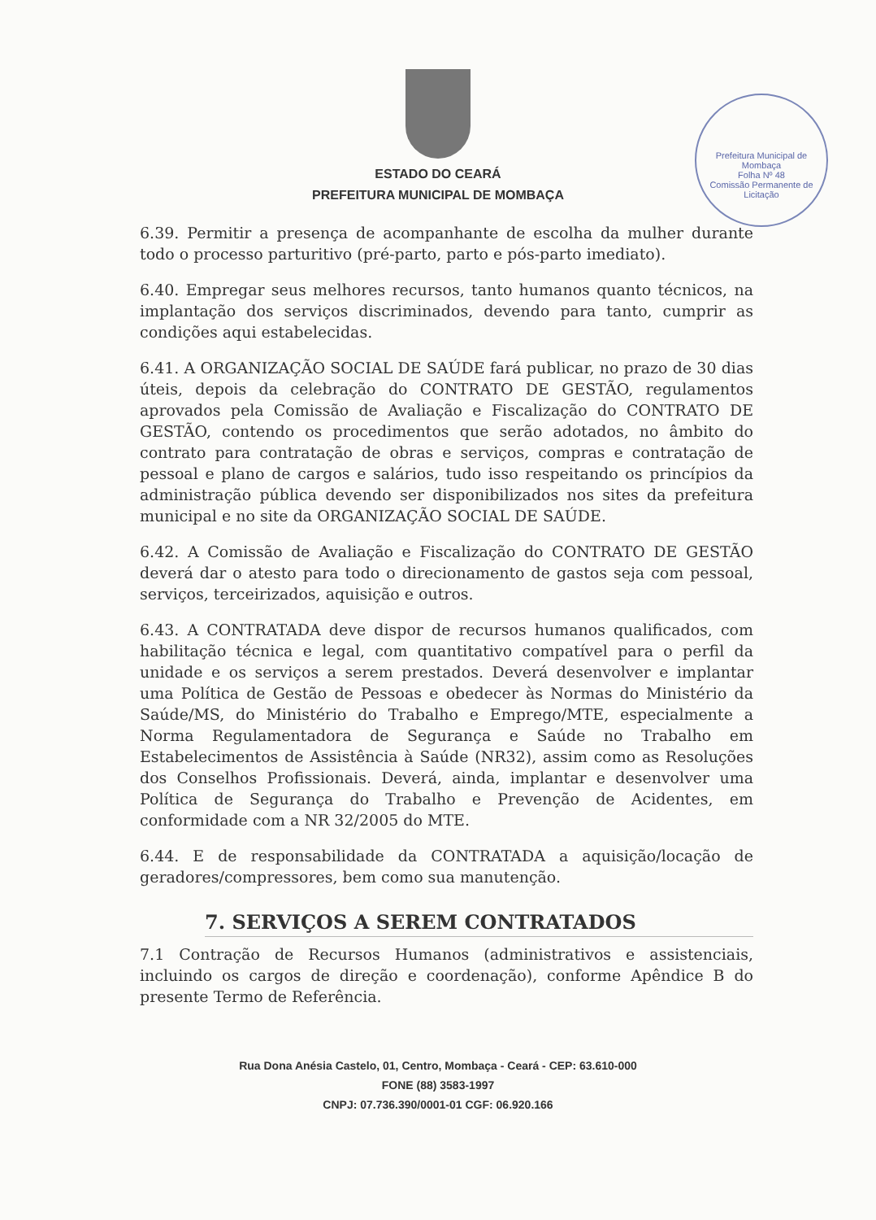Prefeitura Municipal de Mombaça
Folha Nº 48
Comissão Permanente de Licitação
ESTADO DO CEARÁ
PREFEITURA MUNICIPAL DE MOMBAÇA
6.39. Permitir a presença de acompanhante de escolha da mulher durante todo o processo parturitivo (pré-parto, parto e pós-parto imediato).
6.40. Empregar seus melhores recursos, tanto humanos quanto técnicos, na implantação dos serviços discriminados, devendo para tanto, cumprir as condições aqui estabelecidas.
6.41. A ORGANIZAÇÃO SOCIAL DE SAÚDE fará publicar, no prazo de 30 dias úteis, depois da celebração do CONTRATO DE GESTÃO, regulamentos aprovados pela Comissão de Avaliação e Fiscalização do CONTRATO DE GESTÃO, contendo os procedimentos que serão adotados, no âmbito do contrato para contratação de obras e serviços, compras e contratação de pessoal e plano de cargos e salários, tudo isso respeitando os princípios da administração pública devendo ser disponibilizados nos sites da prefeitura municipal e no site da ORGANIZAÇÃO SOCIAL DE SAÚDE.
6.42. A Comissão de Avaliação e Fiscalização do CONTRATO DE GESTÃO deverá dar o atesto para todo o direcionamento de gastos seja com pessoal, serviços, terceirizados, aquisição e outros.
6.43. A CONTRATADA deve dispor de recursos humanos qualificados, com habilitação técnica e legal, com quantitativo compatível para o perfil da unidade e os serviços a serem prestados. Deverá desenvolver e implantar uma Política de Gestão de Pessoas e obedecer às Normas do Ministério da Saúde/MS, do Ministério do Trabalho e Emprego/MTE, especialmente a Norma Regulamentadora de Segurança e Saúde no Trabalho em Estabelecimentos de Assistência à Saúde (NR32), assim como as Resoluções dos Conselhos Profissionais. Deverá, ainda, implantar e desenvolver uma Política de Segurança do Trabalho e Prevenção de Acidentes, em conformidade com a NR 32/2005 do MTE.
6.44. E de responsabilidade da CONTRATADA a aquisição/locação de geradores/compressores, bem como sua manutenção.
7. SERVIÇOS A SEREM CONTRATADOS
7.1 Contração de Recursos Humanos (administrativos e assistenciais, incluindo os cargos de direção e coordenação), conforme Apêndice B do presente Termo de Referência.
Rua Dona Anésia Castelo, 01, Centro, Mombaça - Ceará - CEP: 63.610-000
FONE (88) 3583-1997
CNPJ: 07.736.390/0001-01 CGF: 06.920.166